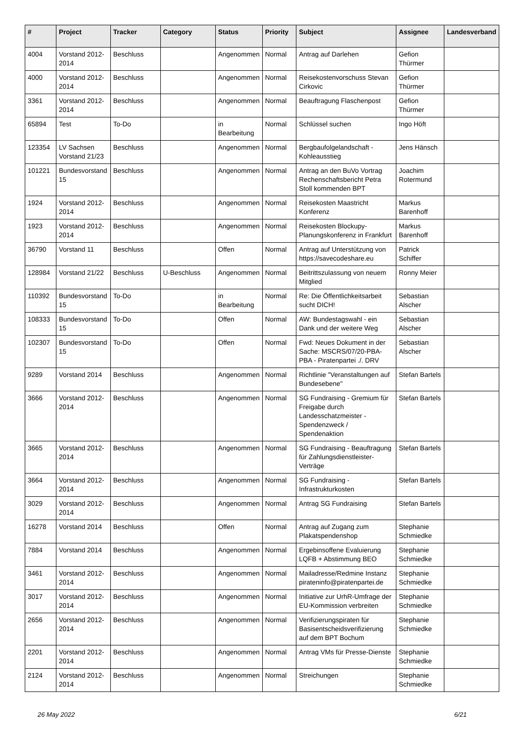| # | Project | Tracker | Category | Status | Priority | Subject | Assignee | Landesverband |
| --- | --- | --- | --- | --- | --- | --- | --- | --- |
| 4004 | Vorstand 2012-2014 | Beschluss | | Angenommen | Normal | Antrag auf Darlehen | Gefion Thürmer | |
| 4000 | Vorstand 2012-2014 | Beschluss | | Angenommen | Normal | Reisekostenvorschuss Stevan Cirkovic | Gefion Thürmer | |
| 3361 | Vorstand 2012-2014 | Beschluss | | Angenommen | Normal | Beauftragung Flaschenpost | Gefion Thürmer | |
| 65894 | Test | To-Do | | in Bearbeitung | Normal | Schlüssel suchen | Ingo Höft | |
| 123354 | LV Sachsen Vorstand 21/23 | Beschluss | | Angenommen | Normal | Bergbaufolgelandschaft - Kohleausstieg | Jens Hänsch | |
| 101221 | Bundesvorstand 15 | Beschluss | | Angenommen | Normal | Antrag an den BuVo Vortrag Rechenschaftsbericht Petra Stoll kommenden BPT | Joachim Rotermund | |
| 1924 | Vorstand 2012-2014 | Beschluss | | Angenommen | Normal | Reisekosten Maastricht Konferenz | Markus Barenhoff | |
| 1923 | Vorstand 2012-2014 | Beschluss | | Angenommen | Normal | Reisekosten Blockupy-Planungskonferenz in Frankfurt | Markus Barenhoff | |
| 36790 | Vorstand 11 | Beschluss | | Offen | Normal | Antrag auf Unterstützung von https://savecodeshare.eu | Patrick Schiffer | |
| 128984 | Vorstand 21/22 | Beschluss | U-Beschluss | Angenommen | Normal | Beitrittszulassung von neuem Mitglied | Ronny Meier | |
| 110392 | Bundesvorstand 15 | To-Do | | in Bearbeitung | Normal | Re: Die Öffentlichkeitsarbeit sucht DICH! | Sebastian Alscher | |
| 108333 | Bundesvorstand 15 | To-Do | | Offen | Normal | AW: Bundestagswahl - ein Dank und der weitere Weg | Sebastian Alscher | |
| 102307 | Bundesvorstand 15 | To-Do | | Offen | Normal | Fwd: Neues Dokument in der Sache: MSCRS/07/20-PBA-PBA - Piratenpartei ./. DRV | Sebastian Alscher | |
| 9289 | Vorstand 2014 | Beschluss | | Angenommen | Normal | Richtlinie "Veranstaltungen auf Bundesebene" | Stefan Bartels | |
| 3666 | Vorstand 2012-2014 | Beschluss | | Angenommen | Normal | SG Fundraising - Gremium für Freigabe durch Landesschatzmeister - Spendenzweck / Spendenaktion | Stefan Bartels | |
| 3665 | Vorstand 2012-2014 | Beschluss | | Angenommen | Normal | SG Fundraising - Beauftragung für Zahlungsdienstleister-Verträge | Stefan Bartels | |
| 3664 | Vorstand 2012-2014 | Beschluss | | Angenommen | Normal | SG Fundraising - Infrastrukturkosten | Stefan Bartels | |
| 3029 | Vorstand 2012-2014 | Beschluss | | Angenommen | Normal | Antrag SG Fundraising | Stefan Bartels | |
| 16278 | Vorstand 2014 | Beschluss | | Offen | Normal | Antrag auf Zugang zum Plakatspendenshop | Stephanie Schmiedke | |
| 7884 | Vorstand 2014 | Beschluss | | Angenommen | Normal | Ergebinsoffene Evaluierung LQFB + Abstimmung BEO | Stephanie Schmiedke | |
| 3461 | Vorstand 2012-2014 | Beschluss | | Angenommen | Normal | Mailadresse/Redmine Instanz pirateninfo@piratenpartei.de | Stephanie Schmiedke | |
| 3017 | Vorstand 2012-2014 | Beschluss | | Angenommen | Normal | Initiative zur UrhR-Umfrage der EU-Kommission verbreiten | Stephanie Schmiedke | |
| 2656 | Vorstand 2012-2014 | Beschluss | | Angenommen | Normal | Verifizierungspiraten für Basisentscheidsverifizierung auf dem BPT Bochum | Stephanie Schmiedke | |
| 2201 | Vorstand 2012-2014 | Beschluss | | Angenommen | Normal | Antrag VMs für Presse-Dienste | Stephanie Schmiedke | |
| 2124 | Vorstand 2012-2014 | Beschluss | | Angenommen | Normal | Streichungen | Stephanie Schmiedke | |
26 May 2022 6/21